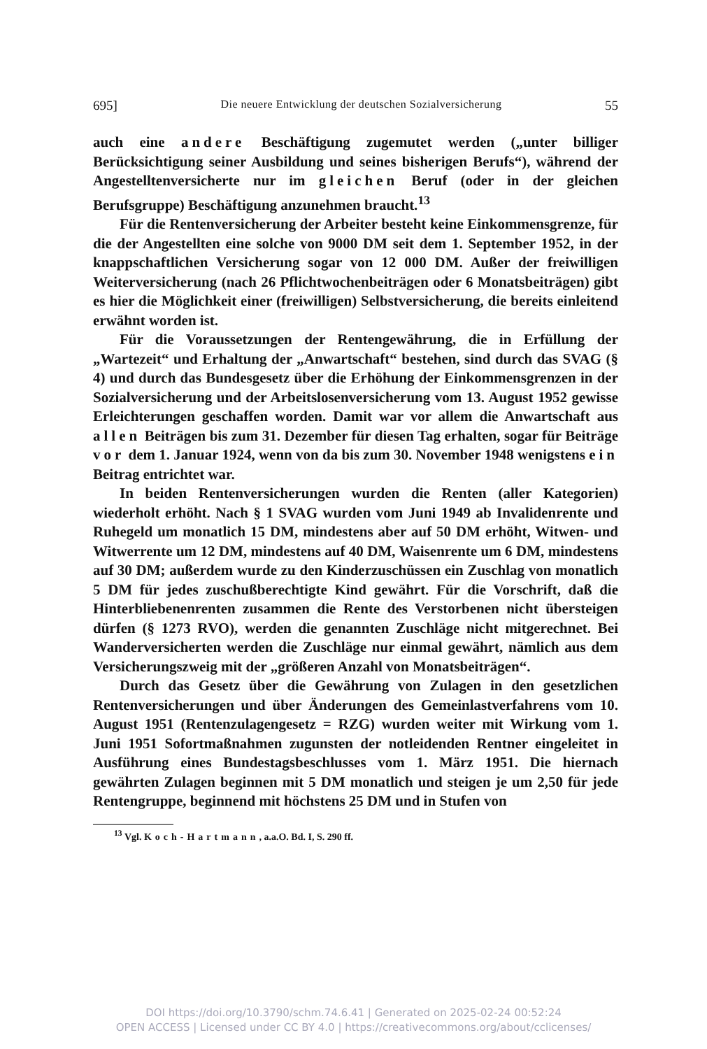695] Die neuere Entwicklung der deutschen Sozialversicherung 55
auch eine andere Beschäftigung zugemutet werden („unter billiger Berücksichtigung seiner Ausbildung und seines bisherigen Berufs“), während der Angestelltenversicherte nur im gleichen Beruf (oder in der gleichen Berufsgruppe) Beschäftigung anzunehmen braucht.<sup>13</sup>
Für die Rentenversicherung der Arbeiter besteht keine Einkommensgrenze, für die der Angestellten eine solche von 9000 DM seit dem 1. September 1952, in der knappschaftlichen Versicherung sogar von 12 000 DM. Außer der freiwilligen Weiterversicherung (nach 26 Pflichtwochenbeiträgen oder 6 Monatsbeiträgen) gibt es hier die Möglichkeit einer (freiwilligen) Selbstversicherung, die bereits einleitend erwähnt worden ist.
Für die Voraussetzungen der Rentengewährung, die in Erfüllung der „Wartezeit“ und Erhaltung der „Anwartschaft“ bestehen, sind durch das SVAG (§ 4) und durch das Bundesgesetz über die Erhöhung der Einkommensgrenzen in der Sozialversicherung und der Arbeitslosenversicherung vom 13. August 1952 gewisse Erleichterungen geschaffen worden. Damit war vor allem die Anwartschaft aus allen Beiträgen bis zum 31. Dezember für diesen Tag erhalten, sogar für Beiträge vor dem 1. Januar 1924, wenn von da bis zum 30. November 1948 wenigstens ein Beitrag entrichtet war.
In beiden Rentenversicherungen wurden die Renten (aller Kategorien) wiederholt erhöht. Nach § 1 SVAG wurden vom Juni 1949 ab Invalidenrente und Ruhegeld um monatlich 15 DM, mindestens aber auf 50 DM erhöht, Witwen- und Witwerrente um 12 DM, mindestens auf 40 DM, Waisenrente um 6 DM, mindestens auf 30 DM; außerdem wurde zu den Kinderzuschüssen ein Zuschlag von monatlich 5 DM für jedes zuschußberechtigte Kind gewährt. Für die Vorschrift, daß die Hinterbliebenenrenten zusammen die Rente des Verstorbenen nicht übersteigen dürfen (§ 1273 RVO), werden die genannten Zuschläge nicht mitgerechnet. Bei Wanderversicherten werden die Zuschläge nur einmal gewährt, nämlich aus dem Versicherungszweig mit der „größeren Anzahl von Monatsbeiträgen“.
Durch das Gesetz über die Gewährung von Zulagen in den gesetzlichen Rentenversicherungen und über Änderungen des Gemeinlastverfahrens vom 10. August 1951 (Rentenzulagengesetz = RZG) wurden weiter mit Wirkung vom 1. Juni 1951 Sofortmaßnahmen zugunsten der notleidenden Rentner eingeleitet in Ausführung eines Bundestagsbeschlusses vom 1. März 1951. Die hiernach gewährten Zulagen beginnen mit 5 DM monatlich und steigen je um 2,50 für jede Rentengruppe, beginnend mit höchstens 25 DM und in Stufen von
<sup>13</sup> Vgl. Koch-Hartmann, a.a.O. Bd. I, S. 290 ff.
DOI https://doi.org/10.3790/schm.74.6.41 | Generated on 2025-02-24 00:52:24
OPEN ACCESS | Licensed under CC BY 4.0 | https://creativecommons.org/about/cclicenses/